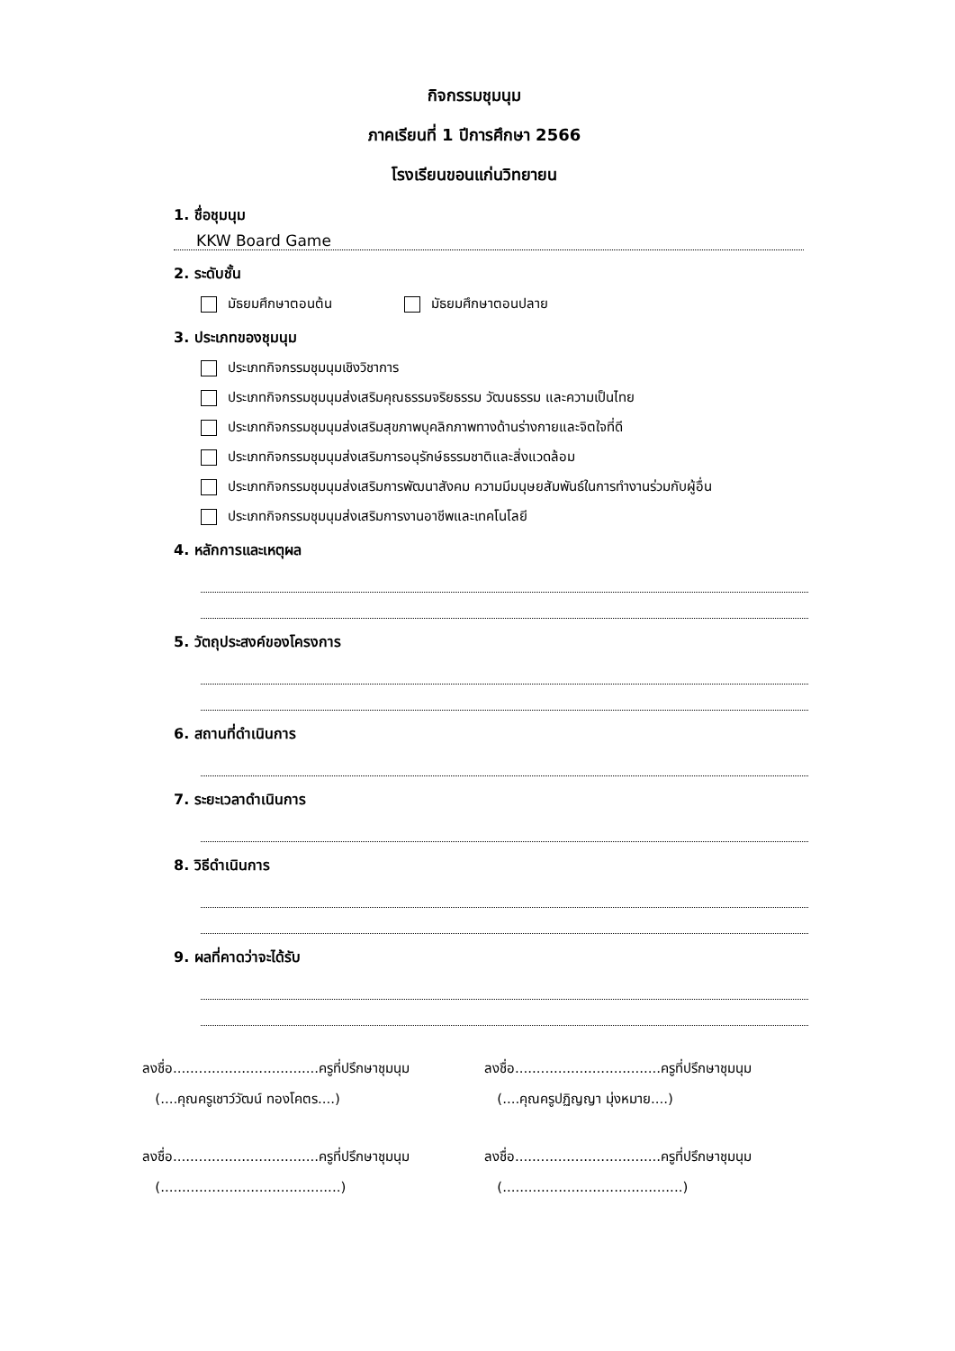กิจกรรมชุมนุม
ภาคเรียนที่ 1 ปีการศึกษา 2566
โรงเรียนขอนแก่นวิทยายน
1. ชื่อชุมนุม
KKW Board Game
2. ระดับชั้น
มัธยมศึกษาตอนต้น มัธยมศึกษาตอนปลาย
3. ประเภทของชุมนุม
ประเภทกิจกรรมชุมนุมเชิงวิชาการ
ประเภทกิจกรรมชุมนุมส่งเสริมคุณธรรมจริยธรรม วัฒนธรรม และความเป็นไทย
ประเภทกิจกรรมชุมนุมส่งเสริมสุขภาพบุคลิกภาพทางด้านร่างกายและจิตใจที่ดี
ประเภทกิจกรรมชุมนุมส่งเสริมการอนุรักษ์ธรรมชาติและสิ่งแวดล้อม
ประเภทกิจกรรมชุมนุมส่งเสริมการพัฒนาสังคม ความมีมนุษยสัมพันธ์ในการทำงานร่วมกับผู้อื่น
ประเภทกิจกรรมชุมนุมส่งเสริมการงานอาชีพและเทคโนโลยี
4. หลักการและเหตุผล
5. วัตถุประสงค์ของโครงการ
6. สถานที่ดำเนินการ
7. ระยะเวลาดำเนินการ
8. วิธีดำเนินการ
9. ผลที่คาดว่าจะได้รับ
ลงชื่อ..................................ครูที่ปรึกษาชุมนุม
(....คุณครูเชาว์วัฒน์ ทองโคตร....)
ลงชื่อ..................................ครูที่ปรึกษาชุมนุม
(....คุณครูปฏิญญา มุ่งหมาย....)
ลงชื่อ..................................ครูที่ปรึกษาชุมนุม
(..........................................)
ลงชื่อ..................................ครูที่ปรึกษาชุมนุม
(..........................................)